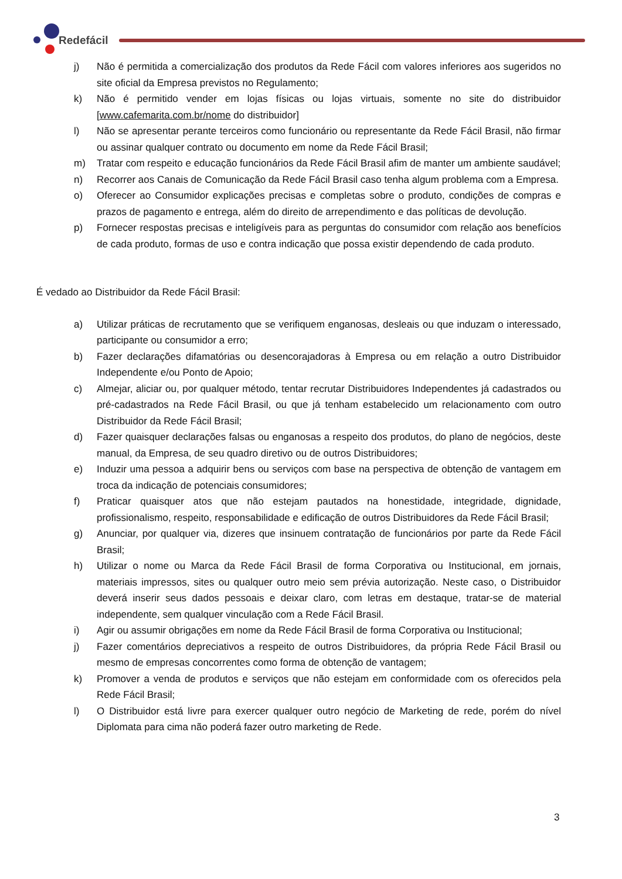Redefácil
j) Não é permitida a comercialização dos produtos da Rede Fácil com valores inferiores aos sugeridos no site oficial da Empresa previstos no Regulamento;
k) Não é permitido vender em lojas físicas ou lojas virtuais, somente no site do distribuidor [www.cafemarita.com.br/nome do distribuidor]
l) Não se apresentar perante terceiros como funcionário ou representante da Rede Fácil Brasil, não firmar ou assinar qualquer contrato ou documento em nome da Rede Fácil Brasil;
m) Tratar com respeito e educação funcionários da Rede Fácil Brasil afim de manter um ambiente saudável;
n) Recorrer aos Canais de Comunicação da Rede Fácil Brasil caso tenha algum problema com a Empresa.
o) Oferecer ao Consumidor explicações precisas e completas sobre o produto, condições de compras e prazos de pagamento e entrega, além do direito de arrependimento e das políticas de devolução.
p) Fornecer respostas precisas e inteligíveis para as perguntas do consumidor com relação aos benefícios de cada produto, formas de uso e contra indicação que possa existir dependendo de cada produto.
É vedado ao Distribuidor da Rede Fácil Brasil:
a) Utilizar práticas de recrutamento que se verifiquem enganosas, desleais ou que induzam o interessado, participante ou consumidor a erro;
b) Fazer declarações difamatórias ou desencorajadoras à Empresa ou em relação a outro Distribuidor Independente e/ou Ponto de Apoio;
c) Almejar, aliciar ou, por qualquer método, tentar recrutar Distribuidores Independentes já cadastrados ou pré-cadastrados na Rede Fácil Brasil, ou que já tenham estabelecido um relacionamento com outro Distribuidor da Rede Fácil Brasil;
d) Fazer quaisquer declarações falsas ou enganosas a respeito dos produtos, do plano de negócios, deste manual, da Empresa, de seu quadro diretivo ou de outros Distribuidores;
e) Induzir uma pessoa a adquirir bens ou serviços com base na perspectiva de obtenção de vantagem em troca da indicação de potenciais consumidores;
f) Praticar quaisquer atos que não estejam pautados na honestidade, integridade, dignidade, profissionalismo, respeito, responsabilidade e edificação de outros Distribuidores da Rede Fácil Brasil;
g) Anunciar, por qualquer via, dizeres que insinuem contratação de funcionários por parte da Rede Fácil Brasil;
h) Utilizar o nome ou Marca da Rede Fácil Brasil de forma Corporativa ou Institucional, em jornais, materiais impressos, sites ou qualquer outro meio sem prévia autorização. Neste caso, o Distribuidor deverá inserir seus dados pessoais e deixar claro, com letras em destaque, tratar-se de material independente, sem qualquer vinculação com a Rede Fácil Brasil.
i) Agir ou assumir obrigações em nome da Rede Fácil Brasil de forma Corporativa ou Institucional;
j) Fazer comentários depreciativos a respeito de outros Distribuidores, da própria Rede Fácil Brasil ou mesmo de empresas concorrentes como forma de obtenção de vantagem;
k) Promover a venda de produtos e serviços que não estejam em conformidade com os oferecidos pela Rede Fácil Brasil;
l) O Distribuidor está livre para exercer qualquer outro negócio de Marketing de rede, porém do nível Diplomata para cima não poderá fazer outro marketing de Rede.
3